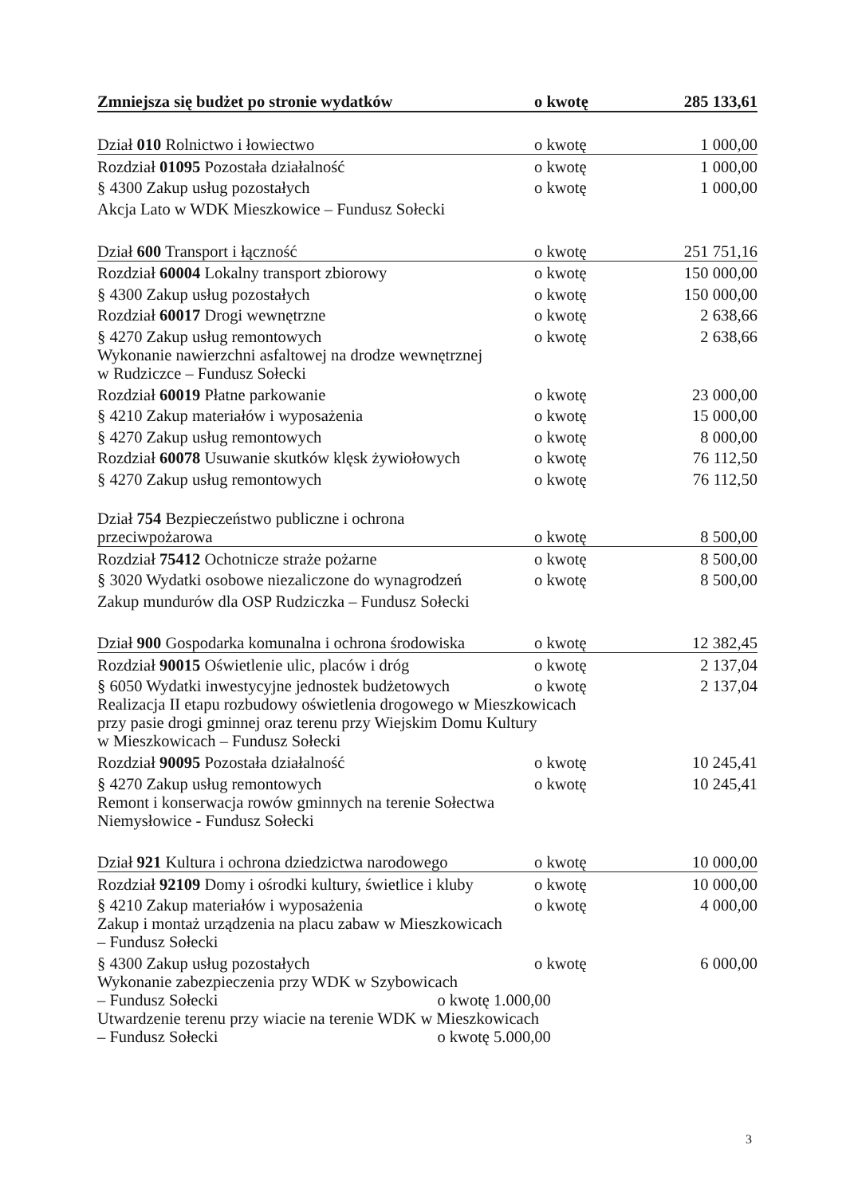| Zmniejsza się budżet po stronie wydatków | o kwotę | 285 133,61 |
| Dział 010 Rolnictwo i łowiectwo | o kwotę | 1 000,00 |
| Rozdział 01095 Pozostała działalność | o kwotę | 1 000,00 |
| § 4300 Zakup usług pozostałych | o kwotę | 1 000,00 |
| Akcja Lato w WDK Mieszkowice – Fundusz Sołecki | | |
| Dział 600 Transport i łączność | o kwotę | 251 751,16 |
| Rozdział 60004 Lokalny transport zbiorowy | o kwotę | 150 000,00 |
| § 4300 Zakup usług pozostałych | o kwotę | 150 000,00 |
| Rozdział 60017 Drogi wewnętrzne | o kwotę | 2 638,66 |
| § 4270 Zakup usług remontowych | o kwotę | 2 638,66 |
| Wykonanie nawierzchni asfaltowej na drodze wewnętrznej w Rudziczce – Fundusz Sołecki | | |
| Rozdział 60019 Płatne parkowanie | o kwotę | 23 000,00 |
| § 4210 Zakup materiałów i wyposażenia | o kwotę | 15 000,00 |
| § 4270 Zakup usług remontowych | o kwotę | 8 000,00 |
| Rozdział 60078 Usuwanie skutków klęsk żywiołowych | o kwotę | 76 112,50 |
| § 4270 Zakup usług remontowych | o kwotę | 76 112,50 |
| Dział 754 Bezpieczeństwo publiczne i ochrona przeciwpożarowa | o kwotę | 8 500,00 |
| Rozdział 75412 Ochotnicze straże pożarne | o kwotę | 8 500,00 |
| § 3020 Wydatki osobowe niezaliczone do wynagrodzeń | o kwotę | 8 500,00 |
| Zakup mundurów dla OSP Rudziczka – Fundusz Sołecki | | |
| Dział 900 Gospodarka komunalna i ochrona środowiska | o kwotę | 12 382,45 |
| Rozdział 90015 Oświetlenie ulic, placów i dróg | o kwotę | 2 137,04 |
| § 6050 Wydatki inwestycyjne jednostek budżetowych | o kwotę | 2 137,04 |
| Realizacja II etapu rozbudowy oświetlenia drogowego w Mieszkowicach przy pasie drogi gminnej oraz terenu przy Wiejskim Domu Kultury w Mieszkowicach – Fundusz Sołecki | | |
| Rozdział 90095 Pozostała działalność | o kwotę | 10 245,41 |
| § 4270 Zakup usług remontowych | o kwotę | 10 245,41 |
| Remont i konserwacja rowów gminnych na terenie Sołectwa Niemysłowice - Fundusz Sołecki | | |
| Dział 921 Kultura i ochrona dziedzictwa narodowego | o kwotę | 10 000,00 |
| Rozdział 92109 Domy i ośrodki kultury, świetlice i kluby | o kwotę | 10 000,00 |
| § 4210 Zakup materiałów i wyposażenia | o kwotę | 4 000,00 |
| Zakup i montaż urządzenia na placu zabaw w Mieszkowicach – Fundusz Sołecki | | |
| § 4300 Zakup usług pozostałych | o kwotę | 6 000,00 |
| Wykonanie zabezpieczenia przy WDK w Szybowicach – Fundusz Sołecki o kwotę 1.000,00 | | |
| Utwardzenie terenu przy wiacie na terenie WDK w Mieszkowicach – Fundusz Sołecki o kwotę 5.000,00 | | |
3